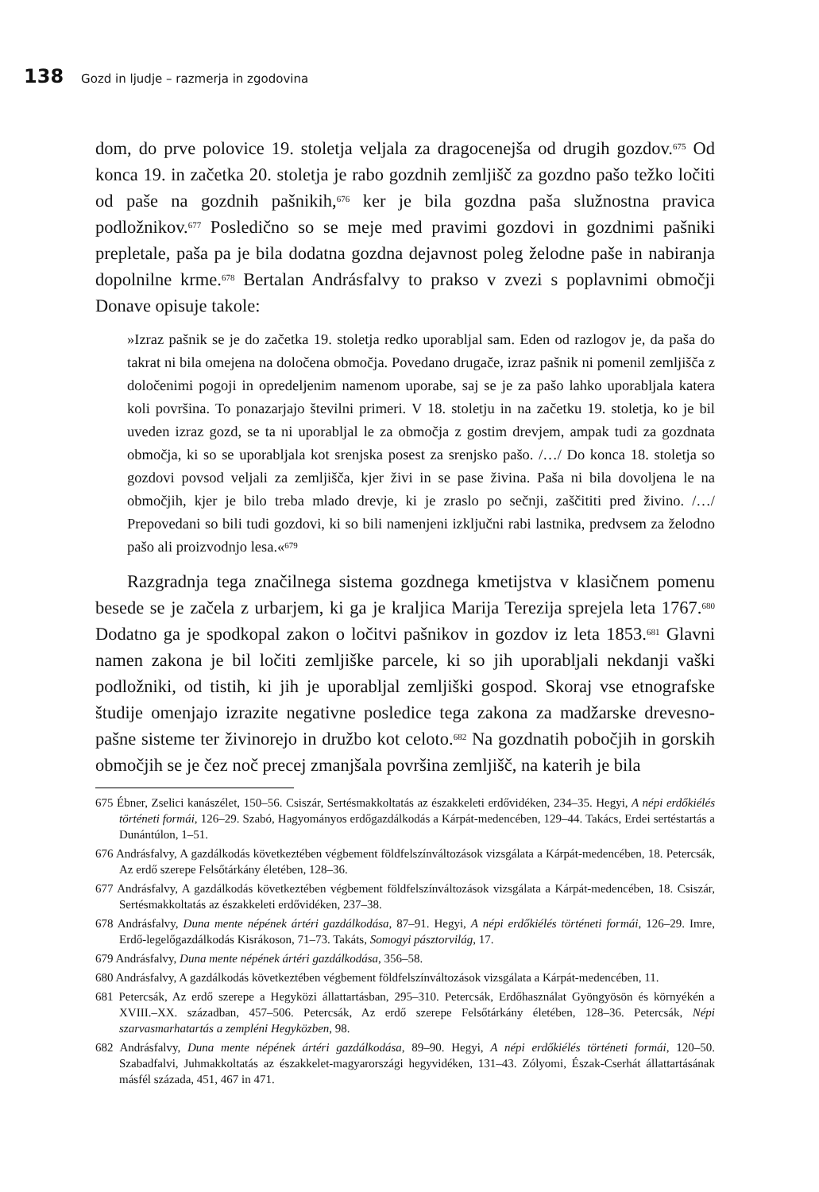138 Gozd in ljudje – razmerja in zgodovina
dom, do prve polovice 19. stoletja veljala za dragocenejša od drugih gozdov.<sup>675</sup> Od konca 19. in začetka 20. stoletja je rabo gozdnih zemljišč za gozdno pašo težko ločiti od paše na gozdnih pašnikih,<sup>676</sup> ker je bila gozdna paša služnostna pravica podložnikov.<sup>677</sup> Posledično so se meje med pravimi gozdovi in gozdnimi pašniki prepletale, paša pa je bila dodatna gozdna dejavnost poleg želodne paše in nabiranja dopolnilne krme.<sup>678</sup> Bertalan Andrásfalvy to prakso v zvezi s poplavnimi območji Donave opisuje takole:
»Izraz pašnik se je do začetka 19. stoletja redko uporabljal sam. Eden od razlogov je, da paša do takrat ni bila omejena na določena območja. Povedano drugače, izraz pašnik ni pomenil zemljišča z določenimi pogoji in opredeljenim namenom uporabe, saj se je za pašo lahko uporabljala katera koli površina. To ponazarjajo številni primeri. V 18. stoletju in na začetku 19. stoletja, ko je bil uveden izraz gozd, se ta ni uporabljal le za območja z gostim drevjem, ampak tudi za gozdnata območja, ki so se uporabljala kot srenjska posest za srenjsko pašo. /…/ Do konca 18. stoletja so gozdovi povsod veljali za zemljišča, kjer živi in se pase živina. Paša ni bila dovoljena le na območjih, kjer je bilo treba mlado drevje, ki je zraslo po sečnji, zaščititi pred živino. /…/ Prepovedani so bili tudi gozdovi, ki so bili namenjeni izključni rabi lastnika, predvsem za želodno pašo ali proizvodnjo lesa.«<sup>679</sup>
Razgradnja tega značilnega sistema gozdnega kmetijstva v klasičnem pomenu besede se je začela z urbarjem, ki ga je kraljica Marija Terezija sprejela leta 1767.<sup>680</sup> Dodatno ga je spodkopal zakon o ločitvi pašnikov in gozdov iz leta 1853.<sup>681</sup> Glavni namen zakona je bil ločiti zemljiške parcele, ki so jih uporabljali nekdanji vaški podložniki, od tistih, ki jih je uporabljal zemljiški gospod. Skoraj vse etnografske študije omenjajo izrazite negativne posledice tega zakona za madžarske drevesno-pašne sisteme ter živinorejo in družbo kot celoto.<sup>682</sup> Na gozdnatih pobočjih in gorskih območjih se je čez noč precej zmanjšala površina zemljišč, na katerih je bila
675 Ébner, Zselici kanászélet, 150–56. Csiszár, Sertésmakkoltatás az északkeleti erdővidéken, 234–35. Hegyi, A népi erdőkiélés történeti formái, 126–29. Szabó, Hagyományos erdőgazdálkodás a Kárpát-medencében, 129–44. Takács, Erdei sertéstartás a Dunántúlon, 1–51.
676 Andrásfalvy, A gazdálkodás következtében végbement földfelszínváltozások vizsgálata a Kárpát-medencében, 18. Petercsák, Az erdő szerepe Felsőtárkány életében, 128–36.
677 Andrásfalvy, A gazdálkodás következtében végbement földfelszínváltozások vizsgálata a Kárpát-medencében, 18. Csiszár, Sertésmakkoltatás az északkeleti erdővidéken, 237–38.
678 Andrásfalvy, Duna mente népének ártéri gazdálkodása, 87–91. Hegyi, A népi erdőkiélés történeti formái, 126–29. Imre, Erdő-legelőgazdálkodás Kisrákoson, 71–73. Takáts, Somogyi pásztorvilág, 17.
679 Andrásfalvy, Duna mente népének ártéri gazdálkodása, 356–58.
680 Andrásfalvy, A gazdálkodás következtében végbement földfelszínváltozások vizsgálata a Kárpát-medencében, 11.
681 Petercsák, Az erdő szerepe a Hegyközi állattartásban, 295–310. Petercsák, Erdőhasználat Gyöngyösön és környékén a XVIII.–XX. században, 457–506. Petercsák, Az erdő szerepe Felsőtárkány életében, 128–36. Petercsák, Népi szarvasmarhatartás a zempléni Hegyközben, 98.
682 Andrásfalvy, Duna mente népének ártéri gazdálkodása, 89–90. Hegyi, A népi erdőkiélés történeti formái, 120–50. Szabadfalvi, Juhmakkoltatás az északkelet-magyarországi hegyvidéken, 131–43. Zólyomi, Észak-Cserhát állattartásának másfél százada, 451, 467 in 471.